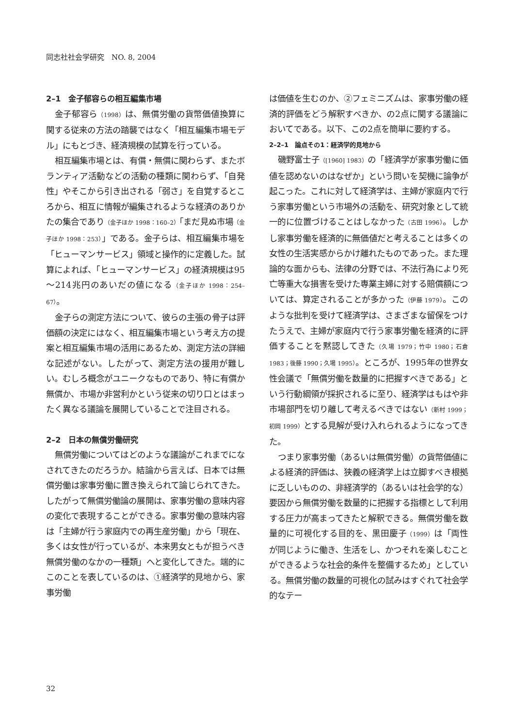同志社社会学研究　NO. 8, 2004
2–1　金子郁容らの相互編集市場
金子郁容ら（1998）は、無償労働の貨幣価値換算に関する従来の方法の踏襲ではなく「相互編集市場モデル」にもとづき、経済規模の試算を行っている。
相互編集市場とは、有償・無償に関わらず、またボランティア活動などの活動の種類に関わらず、「自発性」やそこから引き出される「弱さ」を自覚するところから、相互に情報が編集されるような経済のありかたの集合であり（金子ほか 1998：160–2）「まだ見ぬ市場（金子ほか 1998：253）」である。金子らは、相互編集市場を「ヒューマンサービス」領域と操作的に定義した。試算によれば、「ヒューマンサービス」の経済規模は95～214兆円のあいだの値になる（金子ほか 1998：254–67）。
金子らの測定方法について、彼らの主張の骨子は評価額の決定にはなく、相互編集市場という考え方の提案と相互編集市場の活用にあるため、測定方法の詳細な記述がない。したがって、測定方法の援用が難しい。むしろ概念がユニークなものであり、特に有償か無償か、市場か非営利かという従来の切り口とはまったく異なる議論を展開していることで注目される。
2–2　日本の無償労働研究
無償労働についてはどのような議論がこれまでになされてきたのだろうか。結論から言えば、日本では無償労働は家事労働に置き換えられて論じられてきた。したがって無償労働論の展開は、家事労働の意味内容の変化で表現することができる。家事労働の意味内容は「主婦が行う家庭内での再生産労働」から「現在、多くは女性が行っているが、本来男女ともが担うべき無償労働のなかの一種類」へと変化してきた。端的にこのことを表しているのは、①経済学的見地から、家事労働
は価値を生むのか、②フェミニズムは、家事労働の経済的評価をどう解釈すべきか、の2点に関する議論においてである。以下、この2点を簡単に要約する。
2–2–1　論点その1：経済学的見地から
磯野富士子（[1960] 1983）の「経済学が家事労働に価値を認めないのはなぜか」という問いを契機に論争が起こった。これに対して経済学は、主婦が家庭内で行う家事労働という市場外の活動を、研究対象として統一的に位置づけることはしなかった（古田 1996）。しかし家事労働を経済的に無価値だと考えることは多くの女性の生活実感からかけ離れたものであった。また理論的な面からも、法律の分野では、不法行為により死亡等重大な損害を受けた専業主婦に対する賠償額については、算定されることが多かった（伊藤 1979）。このような批判を受けて経済学は、さまざまな留保をつけたうえで、主婦が家庭内で行う家事労働を経済的に評価することを黙認してきた（久場 1979；竹中 1980；石倉 1983；後藤 1990；久場 1995）。ところが、1995年の世界女性会議で「無償労働を数量的に把握すべきである」という行動綱領が採択されるに至り、経済学はもはや非市場部門を切り離して考えるべきではない（新村 1999；初岡 1999）とする見解が受け入れられるようになってきた。
つまり家事労働（あるいは無償労働）の貨幣価値による経済的評価は、狭義の経済学上は立脚すべき根拠に乏しいものの、非経済学的（あるいは社会学的な）要因から無償労働を数量的に把握する指標として利用する圧力が高まってきたと解釈できる。無償労働を数量的に可視化する目的を、黒田慶子（1999）は「両性が同じように働き、生活をし、かつそれを楽しむことができるような社会的条件を整備するため」としている。無償労働の数量的可視化の試みはすぐれて社会学的なテー
32